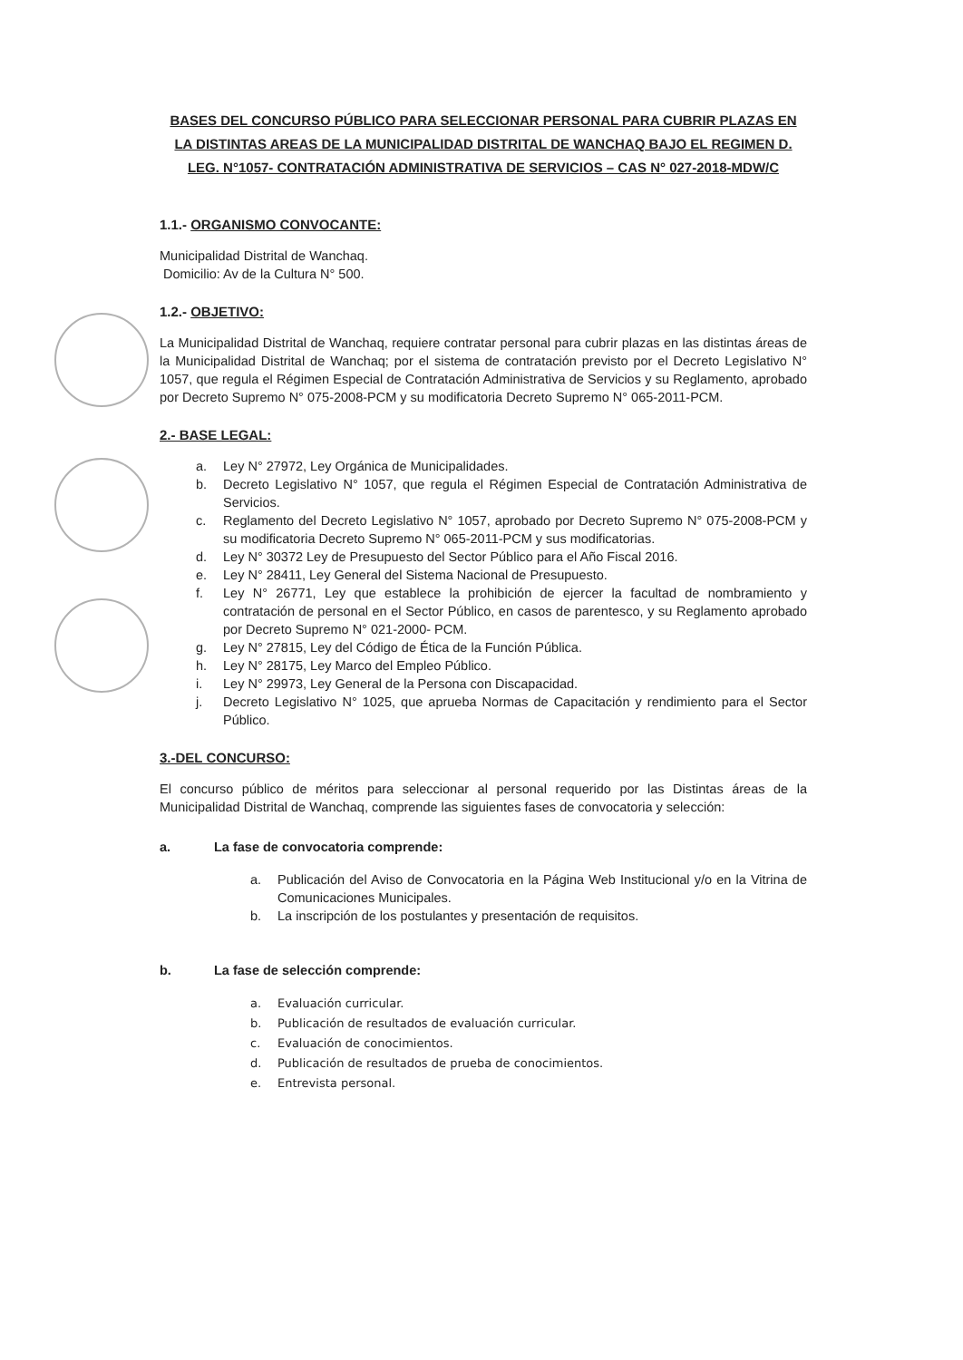BASES DEL CONCURSO PÚBLICO PARA SELECCIONAR PERSONAL PARA CUBRIR PLAZAS EN LA DISTINTAS AREAS DE LA MUNICIPALIDAD DISTRITAL DE WANCHAQ BAJO EL REGIMEN D. LEG. N°1057- CONTRATACIÓN ADMINISTRATIVA DE SERVICIOS – CAS N° 027-2018-MDW/C
1.1.- ORGANISMO CONVOCANTE:
Municipalidad Distrital de Wanchaq.
Domicilio: Av de la Cultura N° 500.
1.2.- OBJETIVO:
La Municipalidad Distrital de Wanchaq, requiere contratar personal para cubrir plazas en las distintas áreas de la Municipalidad Distrital de Wanchaq; por el sistema de contratación previsto por el Decreto Legislativo N° 1057, que regula el Régimen Especial de Contratación Administrativa de Servicios y su Reglamento, aprobado por Decreto Supremo N° 075-2008-PCM y su modificatoria Decreto Supremo N° 065-2011-PCM.
2.- BASE LEGAL:
a. Ley N° 27972, Ley Orgánica de Municipalidades.
b. Decreto Legislativo N° 1057, que regula el Régimen Especial de Contratación Administrativa de Servicios.
c. Reglamento del Decreto Legislativo N° 1057, aprobado por Decreto Supremo N° 075-2008-PCM y su modificatoria Decreto Supremo N° 065-2011-PCM y sus modificatorias.
d. Ley N° 30372 Ley de Presupuesto del Sector Público para el Año Fiscal 2016.
e. Ley N° 28411, Ley General del Sistema Nacional de Presupuesto.
f. Ley N° 26771, Ley que establece la prohibición de ejercer la facultad de nombramiento y contratación de personal en el Sector Público, en casos de parentesco, y su Reglamento aprobado por Decreto Supremo N° 021-2000- PCM.
g. Ley N° 27815, Ley del Código de Ética de la Función Pública.
h. Ley N° 28175, Ley Marco del Empleo Público.
i. Ley N° 29973, Ley General de la Persona con Discapacidad.
j. Decreto Legislativo N° 1025, que aprueba Normas de Capacitación y rendimiento para el Sector Público.
3.-DEL CONCURSO:
El concurso público de méritos para seleccionar al personal requerido por las Distintas áreas de la Municipalidad Distrital de Wanchaq, comprende las siguientes fases de convocatoria y selección:
a. La fase de convocatoria comprende:
a. Publicación del Aviso de Convocatoria en la Página Web Institucional y/o en la Vitrina de Comunicaciones Municipales.
b. La inscripción de los postulantes y presentación de requisitos.
b. La fase de selección comprende:
a. Evaluación curricular.
b. Publicación de resultados de evaluación curricular.
c. Evaluación de conocimientos.
d. Publicación de resultados de prueba de conocimientos.
e. Entrevista personal.